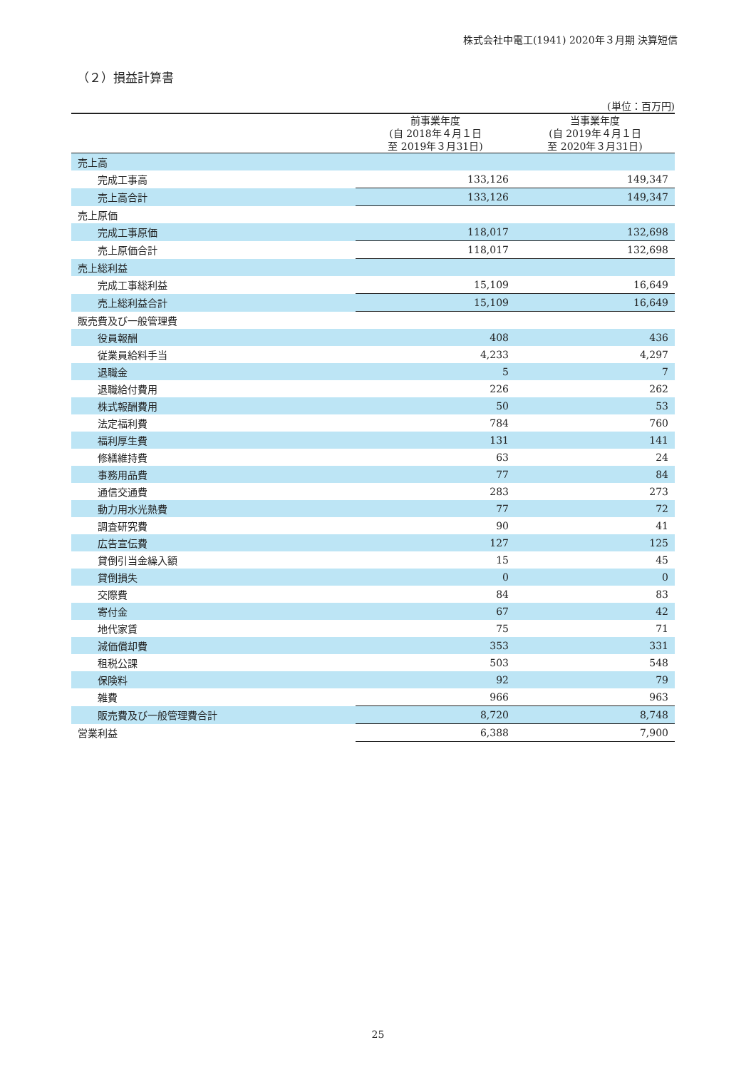株式会社中電工(1941) 2020年３月期 決算短信
（２）損益計算書
(単位：百万円)
| | 前事業年度 (自 2018年４月１日 至 2019年３月31日) | 当事業年度 (自 2019年４月１日 至 2020年３月31日) |
| --- | --- | --- |
| 売上高 | | |
| 完成工事高 | 133,126 | 149,347 |
| 売上高合計 | 133,126 | 149,347 |
| 売上原価 | | |
| 完成工事原価 | 118,017 | 132,698 |
| 売上原価合計 | 118,017 | 132,698 |
| 売上総利益 | | |
| 完成工事総利益 | 15,109 | 16,649 |
| 売上総利益合計 | 15,109 | 16,649 |
| 販売費及び一般管理費 | | |
| 役員報酬 | 408 | 436 |
| 従業員給料手当 | 4,233 | 4,297 |
| 退職金 | 5 | 7 |
| 退職給付費用 | 226 | 262 |
| 株式報酬費用 | 50 | 53 |
| 法定福利費 | 784 | 760 |
| 福利厚生費 | 131 | 141 |
| 修繕維持費 | 63 | 24 |
| 事務用品費 | 77 | 84 |
| 通信交通費 | 283 | 273 |
| 動力用水光熱費 | 77 | 72 |
| 調査研究費 | 90 | 41 |
| 広告宣伝費 | 127 | 125 |
| 貸倒引当金繰入額 | 15 | 45 |
| 貸倒損失 | 0 | 0 |
| 交際費 | 84 | 83 |
| 寄付金 | 67 | 42 |
| 地代家賃 | 75 | 71 |
| 減価償却費 | 353 | 331 |
| 租税公課 | 503 | 548 |
| 保険料 | 92 | 79 |
| 雑費 | 966 | 963 |
| 販売費及び一般管理費合計 | 8,720 | 8,748 |
| 営業利益 | 6,388 | 7,900 |
25